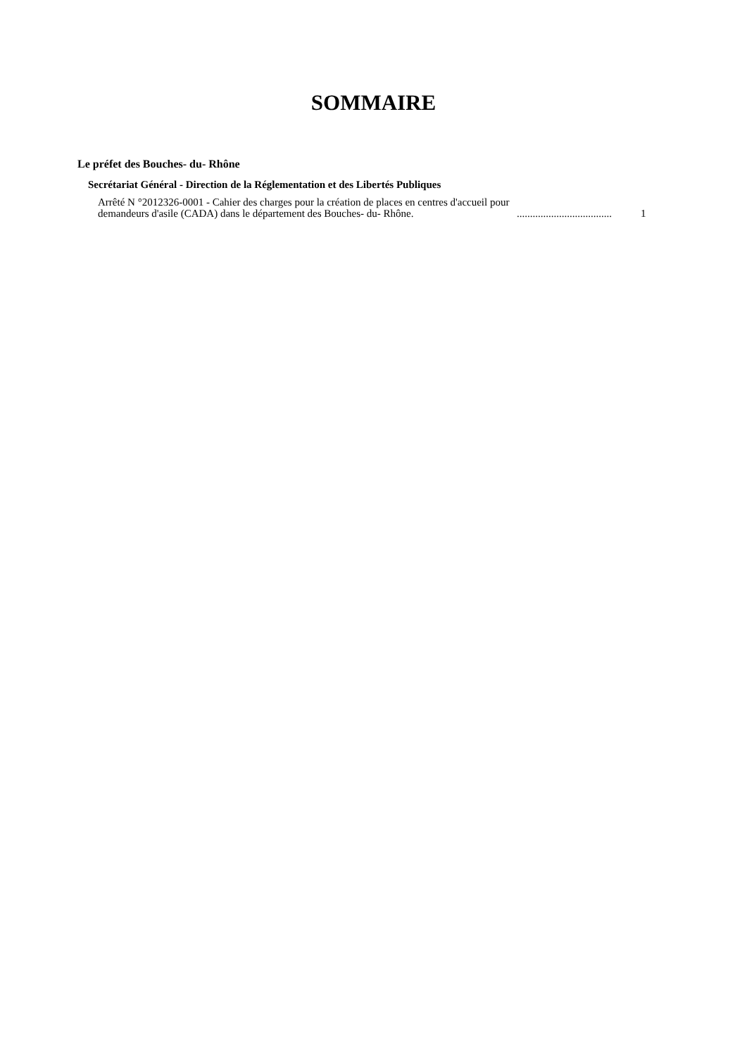SOMMAIRE
Le préfet des Bouches- du- Rhône
Secrétariat Général - Direction de la Réglementation et des Libertés Publiques
Arrêté N °2012326-0001 - Cahier des charges pour la création de places en centres d'accueil pour demandeurs d'asile (CADA) dans le département des Bouches- du- Rhône.
....................................
1